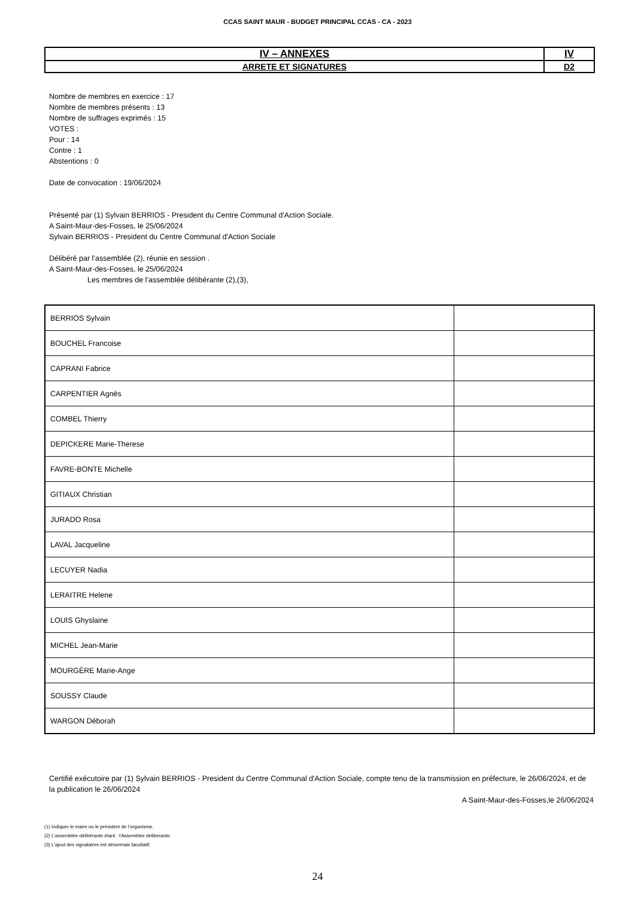CCAS SAINT MAUR - BUDGET PRINCIPAL CCAS - CA - 2023
| IV – ANNEXES | IV |
| ARRETE ET SIGNATURES | D2 |
Nombre de membres en exercice : 17
Nombre de membres présents : 13
Nombre de suffrages exprimés : 15
VOTES :
Pour : 14
Contre : 1
Abstentions : 0
Date de convocation : 19/06/2024
Présenté par (1) Sylvain BERRIOS - President du Centre Communal d'Action Sociale.
A Saint-Maur-des-Fosses, le 25/06/2024
Sylvain BERRIOS - President du Centre Communal d'Action Sociale
Délibéré par l’assemblée (2), réunie en session .
A Saint-Maur-des-Fosses, le 25/06/2024
Les membres de l’assemblée délibérante (2),(3),
| BERRIOS Sylvain | |
| BOUCHEL Francoise | |
| CAPRANI Fabrice | |
| CARPENTIER Agnès | |
| COMBEL Thierry | |
| DEPICKERE Marie-Therese | |
| FAVRE-BONTE Michelle | |
| GITIAUX Christian | |
| JURADO Rosa | |
| LAVAL Jacqueline | |
| LECUYER Nadia | |
| LERAITRE Helene | |
| LOUIS Ghyslaine | |
| MICHEL Jean-Marie | |
| MOURGÈRE Marie-Ange | |
| SOUSSY Claude | |
| WARGON Déborah | |
Certifié exécutoire par (1) Sylvain BERRIOS - President du Centre Communal d'Action Sociale, compte tenu de la transmission en préfecture, le 26/06/2024, et de la publication le 26/06/2024
A Saint-Maur-des-Fosses,le 26/06/2024
(1) Indiquer le maire ou le président de l’organisme.
(2) L’assemblée délibérante étant : l'Assemblee deliberante.
(3) L’ajout des signataires est désormais facultatif.
24